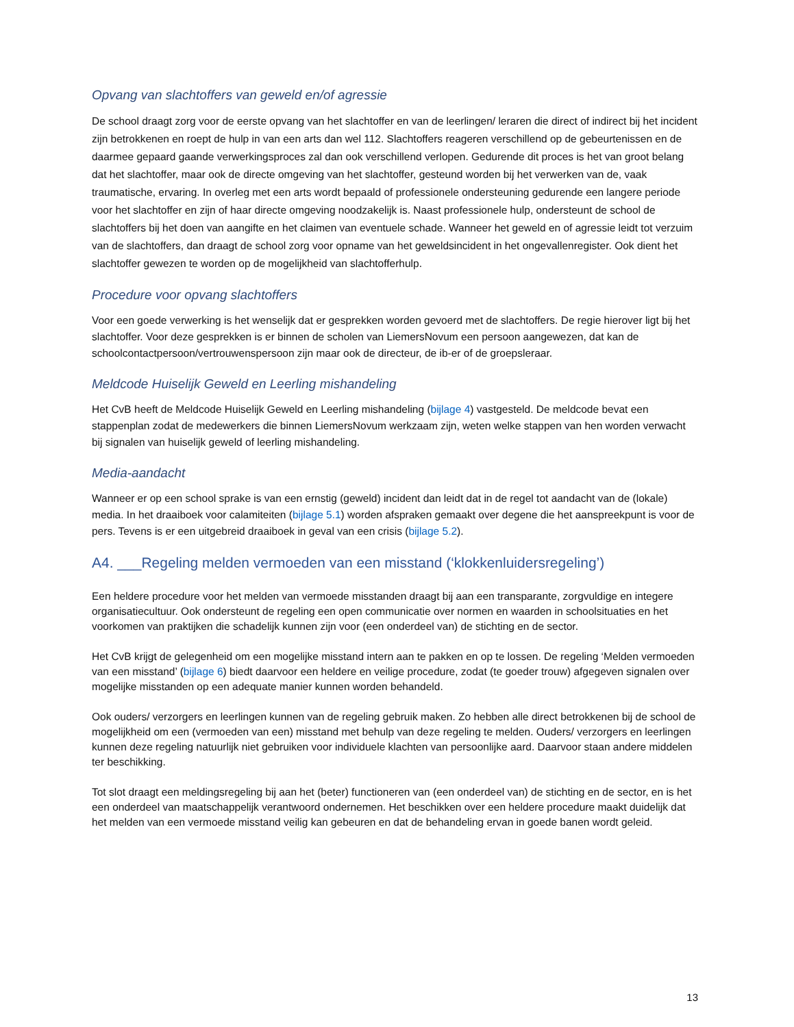Opvang van slachtoffers van geweld en/of agressie
De school draagt zorg voor de eerste opvang van het slachtoffer en van de leerlingen/ leraren die direct of indirect bij het incident zijn betrokkenen en roept de hulp in van een arts dan wel 112. Slachtoffers reageren verschillend op de gebeurtenissen en de daarmee gepaard gaande verwerkingsproces zal dan ook verschillend verlopen. Gedurende dit proces is het van groot belang dat het slachtoffer, maar ook de directe omgeving van het slachtoffer, gesteund worden bij het verwerken van de, vaak traumatische, ervaring. In overleg met een arts wordt bepaald of professionele ondersteuning gedurende een langere periode voor het slachtoffer en zijn of haar directe omgeving noodzakelijk is. Naast professionele hulp, ondersteunt de school de slachtoffers bij het doen van aangifte en het claimen van eventuele schade. Wanneer het geweld en of agressie leidt tot verzuim van de slachtoffers, dan draagt de school zorg voor opname van het geweldsincident in het ongevallenregister. Ook dient het slachtoffer gewezen te worden op de mogelijkheid van slachtofferhulp.
Procedure voor opvang slachtoffers
Voor een goede verwerking is het wenselijk dat er gesprekken worden gevoerd met de slachtoffers. De regie hierover ligt bij het slachtoffer. Voor deze gesprekken is er binnen de scholen van LiemersNovum een persoon aangewezen, dat kan de schoolcontactpersoon/vertrouwenspersoon zijn maar ook de directeur, de ib-er of de groepsleraar.
Meldcode Huiselijk Geweld en Leerling mishandeling
Het CvB heeft de Meldcode Huiselijk Geweld en Leerling mishandeling (bijlage 4) vastgesteld. De meldcode bevat een stappenplan zodat de medewerkers die binnen LiemersNovum werkzaam zijn, weten welke stappen van hen worden verwacht bij signalen van huiselijk geweld of leerling mishandeling.
Media-aandacht
Wanneer er op een school sprake is van een ernstig (geweld) incident dan leidt dat in de regel tot aandacht van de (lokale) media. In het draaiboek voor calamiteiten (bijlage 5.1) worden afspraken gemaakt over degene die het aanspreekpunt is voor de pers. Tevens is er een uitgebreid draaiboek in geval van een crisis (bijlage 5.2).
A4. ___Regeling melden vermoeden van een misstand (‘klokkenluidersregeling’)
Een heldere procedure voor het melden van vermoede misstanden draagt bij aan een transparante, zorgvuldige en integere organisatiecultuur. Ook ondersteunt de regeling een open communicatie over normen en waarden in schoolsituaties en het voorkomen van praktijken die schadelijk kunnen zijn voor (een onderdeel van) de stichting en de sector.
Het CvB krijgt de gelegenheid om een mogelijke misstand intern aan te pakken en op te lossen. De regeling ‘Melden vermoeden van een misstand’ (bijlage 6) biedt daarvoor een heldere en veilige procedure, zodat (te goeder trouw) afgegeven signalen over mogelijke misstanden op een adequate manier kunnen worden behandeld.
Ook ouders/ verzorgers en leerlingen kunnen van de regeling gebruik maken. Zo hebben alle direct betrokkenen bij de school de mogelijkheid om een (vermoeden van een) misstand met behulp van deze regeling te melden. Ouders/ verzorgers en leerlingen kunnen deze regeling natuurlijk niet gebruiken voor individuele klachten van persoonlijke aard. Daarvoor staan andere middelen ter beschikking.
Tot slot draagt een meldingsregeling bij aan het (beter) functioneren van (een onderdeel van) de stichting en de sector, en is het een onderdeel van maatschappelijk verantwoord ondernemen. Het beschikken over een heldere procedure maakt duidelijk dat het melden van een vermoede misstand veilig kan gebeuren en dat de behandeling ervan in goede banen wordt geleid.
13